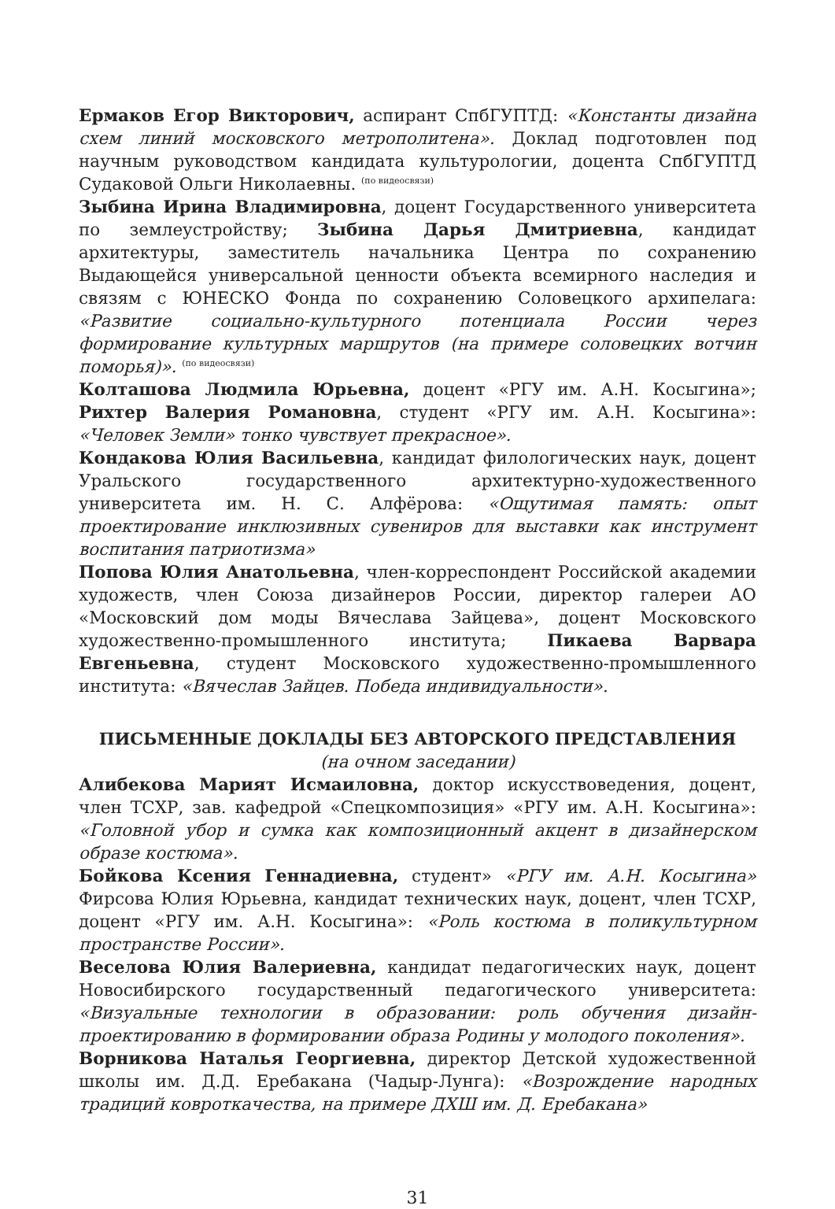Ермаков Егор Викторович, аспирант СпбГУПТД: «Константы дизайна схем линий московского метрополитена». Доклад подготовлен под научным руководством кандидата культурологии, доцента СпбГУПТД Судаковой Ольги Николаевны. (по видеосвязи)
Зыбина Ирина Владимировна, доцент Государственного университета по землеустройству; Зыбина Дарья Дмитриевна, кандидат архитектуры, заместитель начальника Центра по сохранению Выдающейся универсальной ценности объекта всемирного наследия и связям с ЮНЕСКО Фонда по сохранению Соловецкого архипелага: «Развитие социально-культурного потенциала России через формирование культурных маршрутов (на примере соловецких вотчин поморья)». (по видеосвязи)
Колташова Людмила Юрьевна, доцент «РГУ им. А.Н. Косыгина»; Рихтер Валерия Романовна, студент «РГУ им. А.Н. Косыгина»: «Человек Земли» тонко чувствует прекрасное».
Кондакова Юлия Васильевна, кандидат филологических наук, доцент Уральского государственного архитектурно-художественного университета им. Н. С. Алфёрова: «Ощутимая память: опыт проектирование инклюзивных сувениров для выставки как инструмент воспитания патриотизма»
Попова Юлия Анатольевна, член-корреспондент Российской академии художеств, член Союза дизайнеров России, директор галереи АО «Московский дом моды Вячеслава Зайцева», доцент Московского художественно-промышленного института; Пикаева Варвара Евгеньевна, студент Московского художественно-промышленного института: «Вячеслав Зайцев. Победа индивидуальности».
ПИСЬМЕННЫЕ ДОКЛАДЫ БЕЗ АВТОРСКОГО ПРЕДСТАВЛЕНИЯ
(на очном заседании)
Алибекова Марият Исмаиловна, доктор искусствоведения, доцент, член ТСХР, зав. кафедрой «Спецкомпозиция» «РГУ им. А.Н. Косыгина»: «Головной убор и сумка как композиционный акцент в дизайнерском образе костюма».
Бойкова Ксения Геннадиевна, студент» «РГУ им. А.Н. Косыгина» Фирсова Юлия Юрьевна, кандидат технических наук, доцент, член ТСХР, доцент «РГУ им. А.Н. Косыгина»: «Роль костюма в поликультурном пространстве России».
Веселова Юлия Валериевна, кандидат педагогических наук, доцент Новосибирского государственный педагогического университета: «Визуальные технологии в образовании: роль обучения дизайн-проектированию в формировании образа Родины у молодого поколения».
Ворникова Наталья Георгиевна, директор Детской художественной школы им. Д.Д. Еребакана (Чадыр-Лунга): «Возрождение народных традиций ковроткачества, на примере ДХШ им. Д. Еребакана»
31